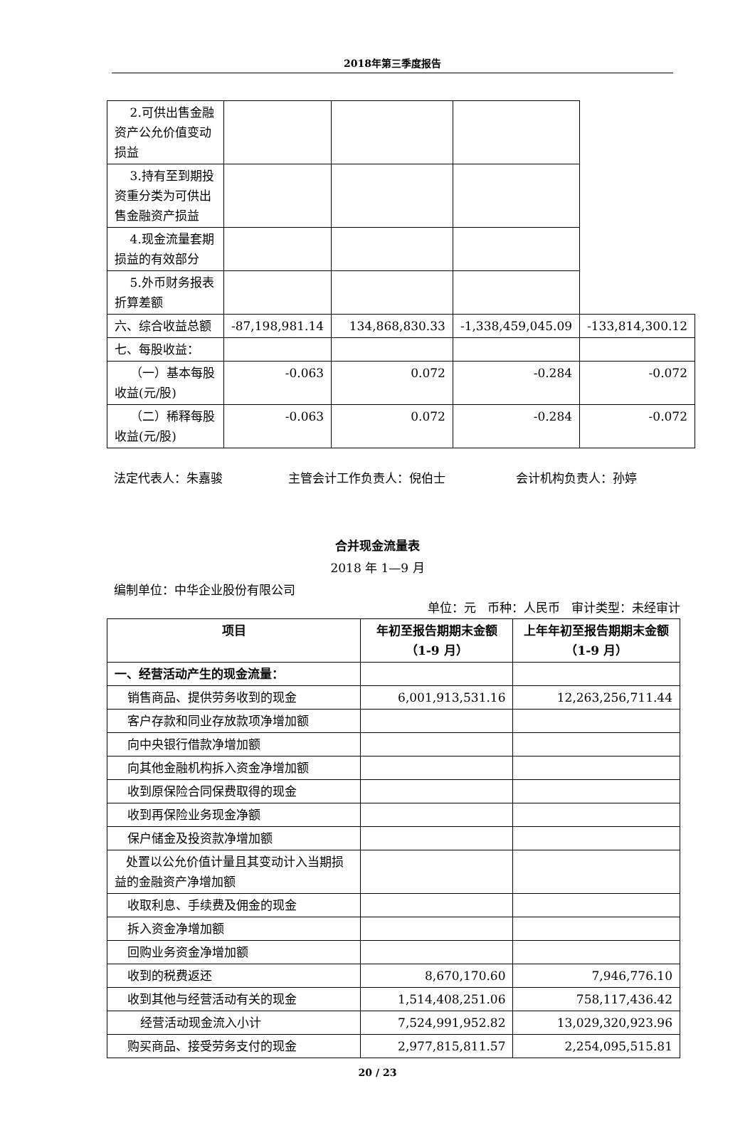2018年第三季度报告
| 2.可供出售金融资产公允价值变动损益 | | | | |
| 3.持有至到期投资重分类为可供出售金融资产损益 | | | | |
| 4.现金流量套期损益的有效部分 | | | | |
| 5.外币财务报表折算差额 | | | | |
| 六、综合收益总额 | -87,198,981.14 | 134,868,830.33 | -1,338,459,045.09 | -133,814,300.12 |
| 七、每股收益： | | | | |
| （一）基本每股收益(元/股) | -0.063 | 0.072 | -0.284 | -0.072 |
| （二）稀释每股收益(元/股) | -0.063 | 0.072 | -0.284 | -0.072 |
法定代表人：朱嘉骏 主管会计工作负责人：倪伯士 会计机构负责人：孙婷
合并现金流量表
2018 年 1—9 月
编制单位：中华企业股份有限公司
单位：元 币种：人民币 审计类型：未经审计
| 项目 | 年初至报告期期末金额（1-9 月） | 上年年初至报告期期末金额（1-9 月） |
| --- | --- | --- |
| 一、经营活动产生的现金流量： | | |
| 销售商品、提供劳务收到的现金 | 6,001,913,531.16 | 12,263,256,711.44 |
| 客户存款和同业存放款项净增加额 | | |
| 向中央银行借款净增加额 | | |
| 向其他金融机构拆入资金净增加额 | | |
| 收到原保险合同保费取得的现金 | | |
| 收到再保险业务现金净额 | | |
| 保户储金及投资款净增加额 | | |
| 处置以公允价值计量且其变动计入当期损益的金融资产净增加额 | | |
| 收取利息、手续费及佣金的现金 | | |
| 拆入资金净增加额 | | |
| 回购业务资金净增加额 | | |
| 收到的税费返还 | 8,670,170.60 | 7,946,776.10 |
| 收到其他与经营活动有关的现金 | 1,514,408,251.06 | 758,117,436.42 |
| 经营活动现金流入小计 | 7,524,991,952.82 | 13,029,320,923.96 |
| 购买商品、接受劳务支付的现金 | 2,977,815,811.57 | 2,254,095,515.81 |
20 / 23